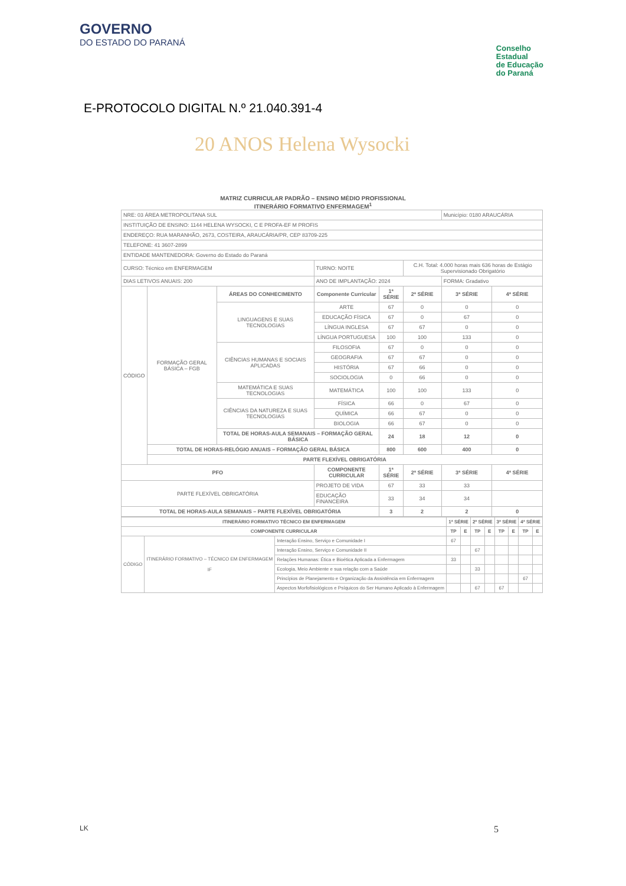GOVERNO
DO ESTADO DO PARANÁ
Conselho
Estadual
de Educação
do Paraná
E-PROTOCOLO DIGITAL N.º 21.040.391-4
20 ANOS Helena Wysocki
MATRIZ CURRICULAR PADRÃO – ENSINO MÉDIO PROFISSIONAL
ITINERÁRIO FORMATIVO ENFERMAGEM<sup>1</sup>
| NRE: 03 ÁREA METROPOLITANA SUL | | | | | | Município: 0180 ARAUCÁRIA | |
| INSTITUIÇÃO DE ENSINO: 1144 HELENA WYSOCKI, C E PROFA-EF M PROFIS | | | | | | | |
| ENDEREÇO: RUA MARANHÃO, 2673, COSTEIRA, ARAUCÁRIA/PR, CEP 83709-225 | | | | | | | |
| TELEFONE: 41 3607-2899 | | | | | | | |
| ENTIDADE MANTENEDORA: Governo do Estado do Paraná | | | | | | | |
| CURSO: Técnico em ENFERMAGEM | | | TURNO: NOITE | | C.H. Total: 4.000 horas mais 636 horas de Estágio Supervisionado Obrigatório | | |
| DIAS LETIVOS ANUAIS: 200 | | | ANO DE IMPLANTAÇÃO: 2024 | | | FORMA: Gradativo | |
| CÓDIGO | FORMAÇÃO GERAL BÁSICA – FGB | ÁREAS DO CONHECIMENTO | Componente Curricular | 1ª SÉRIE | 2ª SÉRIE | 3ª SÉRIE | 4ª SÉRIE |
| | | LINGUAGENS E SUAS TECNOLOGIAS | ARTE | 67 | 0 | 0 | 0 |
| | | | EDUCAÇÃO FÍSICA | 67 | 0 | 67 | 0 |
| | | | LÍNGUA INGLESA | 67 | 67 | 0 | 0 |
| | | | LÍNGUA PORTUGUESA | 100 | 100 | 133 | 0 |
| | | CIÊNCIAS HUMANAS E SOCIAIS APLICADAS | FILOSOFIA | 67 | 0 | 0 | 0 |
| | | | GEOGRAFIA | 67 | 67 | 0 | 0 |
| | | | HISTÓRIA | 67 | 66 | 0 | 0 |
| | | | SOCIOLOGIA | 0 | 66 | 0 | 0 |
| | | MATEMÁTICA E SUAS TECNOLOGIAS | MATEMÁTICA | 100 | 100 | 133 | 0 |
| | | CIÊNCIAS DA NATUREZA E SUAS TECNOLOGIAS | FÍSICA | 66 | 0 | 67 | 0 |
| | | | QUÍMICA | 66 | 67 | 0 | 0 |
| | | | BIOLOGIA | 66 | 67 | 0 | 0 |
| | | TOTAL DE HORAS-AULA SEMANAIS – FORMAÇÃO GERAL BÁSICA | | 24 | 18 | 12 | 0 |
| | TOTAL DE HORAS-RELÓGIO ANUAIS – FORMAÇÃO GERAL BÁSICA | | | 800 | 600 | 400 | 0 |
| | PARTE FLEXÍVEL OBRIGATÓRIA | | | | | | |
| PFO | | | COMPONENTE CURRICULAR | 1ª SÉRIE | 2ª SÉRIE | 3ª SÉRIE | 4ª SÉRIE |
| PARTE FLEXÍVEL OBRIGATÓRIA | | | PROJETO DE VIDA | 67 | 33 | 33 | |
| | | | EDUCAÇÃO FINANCEIRA | 33 | 34 | 34 | |
| TOTAL DE HORAS-AULA SEMANAIS – PARTE FLEXÍVEL OBRIGATÓRIA | | | | 3 | 2 | 2 | 0 |
| ITINERÁRIO FORMATIVO TÉCNICO EM ENFERMAGEM | | | 1ª SÉRIE | | 2ª SÉRIE | | 3ª SÉRIE | | 4ª SÉRIE | |
| --- | --- | --- | --- | --- | --- | --- | --- | --- | --- | --- |
| COMPONENTE CURRICULAR | | | TP | E | TP | E | TP | E | TP | E |
| CÓDIGO | ITINERÁRIO FORMATIVO – TÉCNICO EM ENFERMAGEM IF | Interação Ensino, Serviço e Comunidade I | 67 | | | | | | | |
| | | Interação Ensino, Serviço e Comunidade II | | | 67 | | | | | |
| | | Relações Humanas: Ética e Bioética Aplicada a Enfermagem | 33 | | | | | | | |
| | | Ecologia, Meio Ambiente e sua relação com a Saúde | | | 33 | | | | | |
| | | Princípios de Planejamento e Organização da Assistência em Enfermagem | | | | | | | 67 | |
| | | Aspectos Morfofisiológicos e Psíquicos do Ser Humano Aplicado à Enfermagem | | | 67 | | 67 | | | |
LK 5